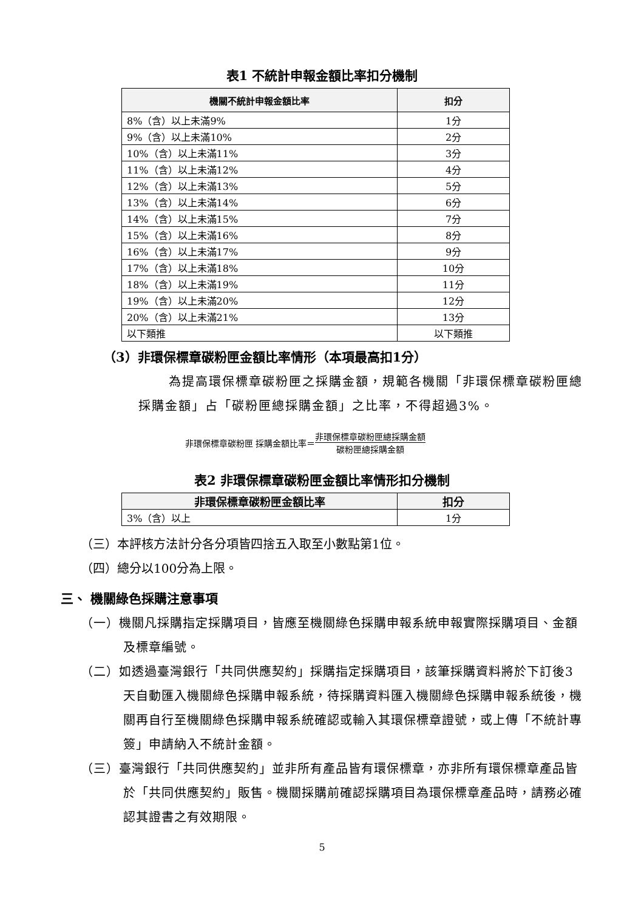表1 不統計申報金額比率扣分機制
| 機關不統計申報金額比率 | 扣分 |
| --- | --- |
| 8%（含）以上未滿9% | 1分 |
| 9%（含）以上未滿10% | 2分 |
| 10%（含）以上未滿11% | 3分 |
| 11%（含）以上未滿12% | 4分 |
| 12%（含）以上未滿13% | 5分 |
| 13%（含）以上未滿14% | 6分 |
| 14%（含）以上未滿15% | 7分 |
| 15%（含）以上未滿16% | 8分 |
| 16%（含）以上未滿17% | 9分 |
| 17%（含）以上未滿18% | 10分 |
| 18%（含）以上未滿19% | 11分 |
| 19%（含）以上未滿20% | 12分 |
| 20%（含）以上未滿21% | 13分 |
| 以下類推 | 以下類推 |
（3）非環保標章碳粉匣金額比率情形（本項最高扣1分）
為提高環保標章碳粉匣之採購金額，規範各機關「非環保標章碳粉匣總採購金額」占「碳粉匣總採購金額」之比率，不得超過3%。
非環保標章碳粉匣 採購金額比率＝ 非環保標章碳粉匣總採購金額 碳粉匣總採購金額
表2 非環保標章碳粉匣金額比率情形扣分機制
| 非環保標章碳粉匣金額比率 | 扣分 |
| --- | --- |
| 3%（含）以上 | 1分 |
（三）本評核方法計分各分項皆四捨五入取至小數點第1位。
（四）總分以100分為上限。
三、 機關綠色採購注意事項
（一）機關凡採購指定採購項目，皆應至機關綠色採購申報系統申報實際採購項目、金額及標章編號。
（二）如透過臺灣銀行「共同供應契約」採購指定採購項目，該筆採購資料將於下訂後3天自動匯入機關綠色採購申報系統，待採購資料匯入機關綠色採購申報系統後，機關再自行至機關綠色採購申報系統確認或輸入其環保標章證號，或上傳「不統計專簽」申請納入不統計金額。
（三）臺灣銀行「共同供應契約」並非所有產品皆有環保標章，亦非所有環保標章產品皆於「共同供應契約」販售。機關採購前確認採購項目為環保標章產品時，請務必確認其證書之有效期限。
5